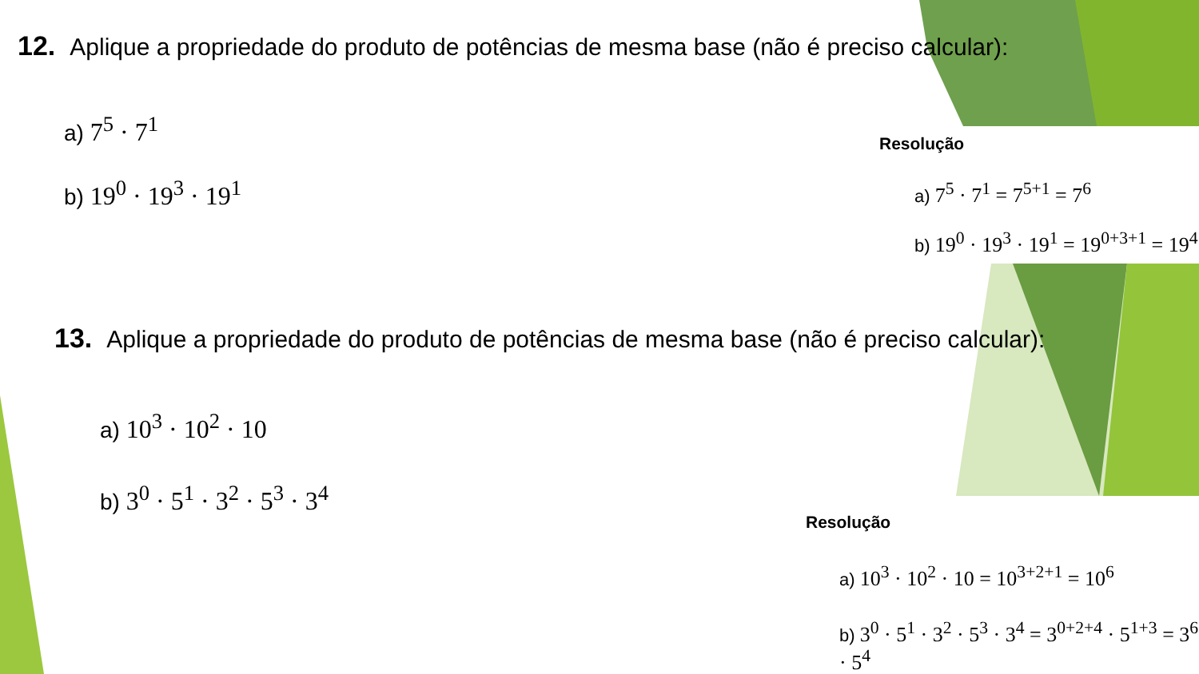12. Aplique a propriedade do produto de potências de mesma base (não é preciso calcular):
a) 7<sup>5</sup> · 7<sup>1</sup>
b) 19<sup>0</sup> · 19<sup>3</sup> · 19<sup>1</sup>
Resolução
a) 7<sup>5</sup> · 7<sup>1</sup> = 7<sup>5+1</sup> = 7<sup>6</sup>
b) 19<sup>0</sup> · 19<sup>3</sup> · 19<sup>1</sup> = 19<sup>0+3+1</sup> = 19<sup>4</sup>
13. Aplique a propriedade do produto de potências de mesma base (não é preciso calcular):
a) 10<sup>3</sup> · 10<sup>2</sup> · 10
b) 3<sup>0</sup> · 5<sup>1</sup> · 3<sup>2</sup> · 5<sup>3</sup> · 3<sup>4</sup>
Resolução
a) 10<sup>3</sup> · 10<sup>2</sup> · 10 = 10<sup>3+2+1</sup> = 10<sup>6</sup>
b) 3<sup>0</sup> · 5<sup>1</sup> · 3<sup>2</sup> · 5<sup>3</sup> · 3<sup>4</sup> = 3<sup>0+2+4</sup> · 5<sup>1+3</sup> = 3<sup>6</sup> · 5<sup>4</sup>